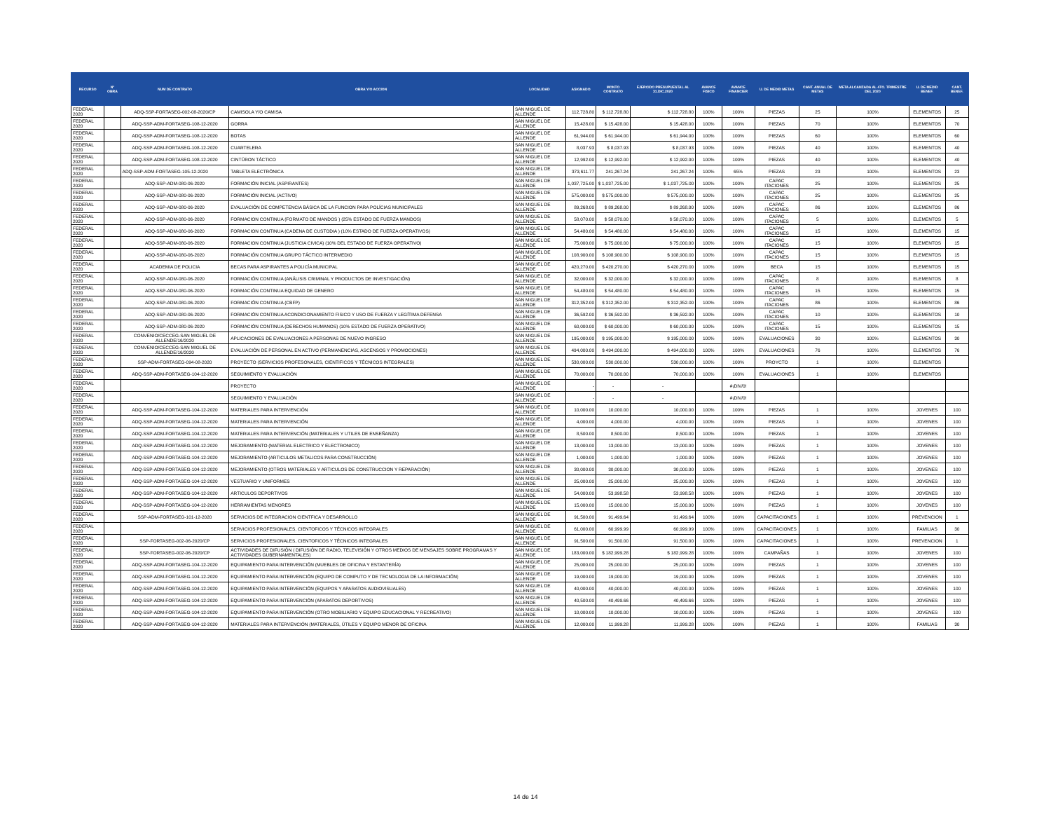| RECURSO | N° OBRA | NUM DE CONTRATO | OBRA Y/O ACCION | LOCALIDAD | ASIGNADO | MONTO CONTRATO | EJERCIDO PRESUPUESTAL AL 31.DIC.2020 | AVANCE FISICO | AVANCE FINANCIER | U. DE MEDID METAS | CANT. ANUAL DE METAS | META ALCANZADA AL 4TO. TRIMESTRE DEL 2020 | U. DE MEDID BENEF. | CANT. BENEF. |
| --- | --- | --- | --- | --- | --- | --- | --- | --- | --- | --- | --- | --- | --- | --- |
| FEDERAL 2020 | | ADQ-SSP-FORTASEG-002-08-2020/CP | CAMISOLA Y/O CAMISA | SAN MIGUEL DE ALLENDE | 112,728.80 | $ 112,728.80 | $ 112,728.80 | 100% | 100% | PIEZAS | 25 | 100% | ELEMENTOS | 25 |
| FEDERAL 2020 | | ADQ-SSP-ADM-FORTASEG-108-12-2020 | GORRA | SAN MIGUEL DE ALLENDE | 15,428.00 | $ 15,428.00 | $ 15,428.00 | 100% | 100% | PIEZAS | 70 | 100% | ELEMENTOS | 70 |
| FEDERAL 2020 | | ADQ-SSP-ADM-FORTASEG-108-12-2020 | BOTAS | SAN MIGUEL DE ALLENDE | 61,944.00 | $ 61,944.00 | $ 61,944.00 | 100% | 100% | PIEZAS | 60 | 100% | ELEMENTOS | 60 |
| FEDERAL 2020 | | ADQ-SSP-ADM-FORTASEG-108-12-2020 | CUARTELERA | SAN MIGUEL DE ALLENDE | 8,037.93 | $ 8,037.93 | $ 8,037.93 | 100% | 100% | PIEZAS | 40 | 100% | ELEMENTOS | 40 |
| FEDERAL 2020 | | ADQ-SSP-ADM-FORTASEG-108-12-2020 | CINTÚRON TÁCTICO | SAN MIGUEL DE ALLENDE | 12,992.00 | $ 12,992.00 | $ 12,992.00 | 100% | 100% | PIEZAS | 40 | 100% | ELEMENTOS | 40 |
| FEDERAL 2020 | | ADQ-SSP-ADM-FORTASEG-105-12-2020 | TABLETA ELECTRÓNICA | SAN MIGUEL DE ALLENDE | 373,611.77 | 241,267.24 | 241,267.24 | 100% | 65% | PIEZAS | 23 | 100% | ELEMENTOS | 23 |
| FEDERAL 2020 | | ADQ-SSP-ADM-080-06-2020 | FORMACIÓN INICIAL (ASPIRANTES) | SAN MIGUEL DE ALLENDE | 1,037,725.00 | $ 1,037,725.00 | $ 1,037,725.00 | 100% | 100% | CAPAC ITACIONES | 25 | 100% | ELEMENTOS | 25 |
| FEDERAL 2020 | | ADQ-SSP-ADM-080-06-2020 | FORMACIÓN INICIAL (ACTIVO) | SAN MIGUEL DE ALLENDE | 575,000.00 | $ 575,000.00 | $ 575,000.00 | 100% | 100% | CAPAC ITACIONES | 25 | 100% | ELEMENTOS | 25 |
| FEDERAL 2020 | | ADQ-SSP-ADM-080-06-2020 | EVALUACIÓN DE COMPETENCIA BÁSICA DE LA FUNCION PARA POLÍCIAS MUNICIPALES | SAN MIGUEL DE ALLENDE | 89,268.00 | $ 89,268.00 | $ 89,268.00 | 100% | 100% | CAPAC ITACIONES | 86 | 100% | ELEMENTOS | 86 |
| FEDERAL 2020 | | ADQ-SSP-ADM-080-06-2020 | FORMACION CONTINUA (FORMATO DE MANDOS ) (25% ESTADO DE FUERZA MANDOS) | SAN MIGUEL DE ALLENDE | 58,070.00 | $ 58,070.00 | $ 58,070.00 | 100% | 100% | CAPAC ITACIONES | 5 | 100% | ELEMENTOS | 5 |
| FEDERAL 2020 | | ADQ-SSP-ADM-080-06-2020 | FORMACION CONTINUA (CADENA DE CUSTODIA ) (10% ESTADO DE FUERZA OPERATIVOS) | SAN MIGUEL DE ALLENDE | 54,480.00 | $ 54,480.00 | $ 54,480.00 | 100% | 100% | CAPAC ITACIONES | 15 | 100% | ELEMENTOS | 15 |
| FEDERAL 2020 | | ADQ-SSP-ADM-080-06-2020 | FORMACION CONTINUA (JUSTICIA CIVICA) (10% DEL ESTADO DE FUERZA OPERATIVO) | SAN MIGUEL DE ALLENDE | 75,000.00 | $ 75,000.00 | $ 75,000.00 | 100% | 100% | CAPAC ITACIONES | 15 | 100% | ELEMENTOS | 15 |
| FEDERAL 2020 | | ADQ-SSP-ADM-080-06-2020 | FORMACIÓN CONTINUA GRUPO TÁCTICO INTERMEDIO | SAN MIGUEL DE ALLENDE | 108,900.00 | $ 108,900.00 | $ 108,900.00 | 100% | 100% | CAPAC ITACIONES | 15 | 100% | ELEMENTOS | 15 |
| FEDERAL 2020 | | ACADEMIA DE POLICIA | BECAS PARA ASPIRANTES A POLICÍA MUNICIPAL | SAN MIGUEL DE ALLENDE | 420,270.00 | $ 420,270.00 | $ 420,270.00 | 100% | 100% | BECA | 15 | 100% | ELEMENTOS | 15 |
| FEDERAL 2020 | | ADQ-SSP-ADM-080-06-2020 | FORMACIÓN CONTINUA (ANÁLISIS CRIMINAL Y PRODUCTOS DE INVESTIGACIÓN) | SAN MIGUEL DE ALLENDE | 32,000.00 | $ 32,000.00 | $ 32,000.00 | 100% | 100% | CAPAC ITACIONES | 8 | 100% | ELEMENTOS | 8 |
| FEDERAL 2020 | | ADQ-SSP-ADM-080-06-2020 | FORMACIÓN CONTINUA EQUIDAD DE GENERO | SAN MIGUEL DE ALLENDE | 54,480.00 | $ 54,480.00 | $ 54,480.00 | 100% | 100% | CAPAC ITACIONES | 15 | 100% | ELEMENTOS | 15 |
| FEDERAL 2020 | | ADQ-SSP-ADM-080-06-2020 | FORMACIÓN CONTINUA (CBFP) | SAN MIGUEL DE ALLENDE | 312,352.00 | $ 312,352.00 | $ 312,352.00 | 100% | 100% | CAPAC ITACIONES | 86 | 100% | ELEMENTOS | 86 |
| FEDERAL 2020 | | ADQ-SSP-ADM-080-06-2020 | FORMACIÓN CONTINUA ACONDICIONAMIENTO FISICO Y USO DE FUERZA Y LEGÍTIMA DEFENSA | SAN MIGUEL DE ALLENDE | 36,592.00 | $ 36,592.00 | $ 36,592.00 | 100% | 100% | CAPAC ITACIONES | 10 | 100% | ELEMENTOS | 10 |
| FEDERAL 2020 | | ADQ-SSP-ADM-080-06-2020 | FORMACIÓN CONTINUA (DERECHOS HUMANOS) (10% ESTADO DE FUERZA OPERATIVO) | SAN MIGUEL DE ALLENDE | 60,000.00 | $ 60,000.00 | $ 60,000.00 | 100% | 100% | CAPAC ITACIONES | 15 | 100% | ELEMENTOS | 15 |
| FEDERAL 2020 | | CONVENIO/CECCEG-SAN MIGUEL DE ALLENDE/16/2020 | APLICACIONES DE EVALUACIONES A PERSONAS DE NUEVO INGRESO | SAN MIGUEL DE ALLENDE | 195,000.00 | $ 195,000.00 | $ 195,000.00 | 100% | 100% | EVALUACIONES | 30 | 100% | ELEMENTOS | 30 |
| FEDERAL 2020 | | CONVENIO/CECCEG-SAN MIGUEL DE ALLENDE/16/2020 | EVALUACIÓN DE PERSONAL EN ACTIVO (PERMANENCIAS, ASCENSOS Y PROMOCIONES) | SAN MIGUEL DE ALLENDE | 494,000.00 | $ 494,000.00 | $ 494,000.00 | 100% | 100% | EVALUACIONES | 76 | 100% | ELEMENTOS | 76 |
| FEDERAL 2020 | | SSP-ADM-FORTASEG-094-08-2020 | PROYECTO (SERVICIOS PROFESONALES, CIENTIFICOS Y TÉCNICOS INTEGRALES) | SAN MIGUEL DE ALLENDE | 530,000.00 | 530,000.00 | 530,000.00 | 100% | 100% | PROYCTO | 1 | 100% | ELEMENTOS | |
| FEDERAL 2020 | | ADQ-SSP-ADM-FORTASEG-104-12-2020 | SEGUIMIENTO Y EVALUACIÓN | SAN MIGUEL DE ALLENDE | 70,000.00 | 70,000.00 | 70,000.00 | 100% | 100% | EVALUACIONES | 1 | 100% | ELEMENTOS | |
| FEDERAL 2020 | | | PROYECTO | SAN MIGUEL DE ALLENDE | - | - | - | | #¡DIV/0! | | | | | |
| FEDERAL 2020 | | | SEGUIMIENTO Y EVALUACIÓN | SAN MIGUEL DE ALLENDE | - | - | - | | #¡DIV/0! | | | | | |
| FEDERAL 2020 | | ADQ-SSP-ADM-FORTASEG-104-12-2020 | MATERIALES PARA INTERVENCIÓN | SAN MIGUEL DE ALLENDE | 10,000.00 | 10,000.00 | 10,000.00 | 100% | 100% | PIEZAS | 1 | 100% | JOVENES | 100 |
| FEDERAL 2020 | | ADQ-SSP-ADM-FORTASEG-104-12-2020 | MATERIALES PARA INTERVENCIÓN | SAN MIGUEL DE ALLENDE | 4,000.00 | 4,000.00 | 4,000.00 | 100% | 100% | PIEZAS | 1 | 100% | JOVENES | 100 |
| FEDERAL 2020 | | ADQ-SSP-ADM-FORTASEG-104-12-2020 | MATERIALES PARA INTERVENCIÓN (MATERIALES Y UTILES DE ENSEÑANZA) | SAN MIGUEL DE ALLENDE | 8,500.00 | 8,500.00 | 8,500.00 | 100% | 100% | PIEZAS | 1 | 100% | JOVENES | 100 |
| FEDERAL 2020 | | ADQ-SSP-ADM-FORTASEG-104-12-2020 | MEJORAMIENTO (MATERIAL ELECTRICO Y ELECTRONICO) | SAN MIGUEL DE ALLENDE | 13,000.00 | 13,000.00 | 13,000.00 | 100% | 100% | PIEZAS | 1 | 100% | JOVENES | 100 |
| FEDERAL 2020 | | ADQ-SSP-ADM-FORTASEG-104-12-2020 | MEJORAMIENTO (ARTICULOS METALICOS PARA CONSTRUCCIÓN) | SAN MIGUEL DE ALLENDE | 1,000.00 | 1,000.00 | 1,000.00 | 100% | 100% | PIEZAS | 1 | 100% | JOVENES | 100 |
| FEDERAL 2020 | | ADQ-SSP-ADM-FORTASEG-104-12-2020 | MEJORAMIENTO (OTROS MATERIALES Y ARTICULOS DE CONSTRUCCION Y REPARACIÓN) | SAN MIGUEL DE ALLENDE | 30,000.00 | 30,000.00 | 30,000.00 | 100% | 100% | PIEZAS | 1 | 100% | JOVENES | 100 |
| FEDERAL 2020 | | ADQ-SSP-ADM-FORTASEG-104-12-2020 | VESTUARIO Y UNIFORMES | SAN MIGUEL DE ALLENDE | 25,000.00 | 25,000.00 | 25,000.00 | 100% | 100% | PIEZAS | 1 | 100% | JOVENES | 100 |
| FEDERAL 2020 | | ADQ-SSP-ADM-FORTASEG-104-12-2020 | ARTICULOS DEPORTIVOS | SAN MIGUEL DE ALLENDE | 54,000.00 | 53,998.58 | 53,998.58 | 100% | 100% | PIEZAS | 1 | 100% | JOVENES | 100 |
| FEDERAL 2020 | | ADQ-SSP-ADM-FORTASEG-104-12-2020 | HERRAMIENTAS MENORES | SAN MIGUEL DE ALLENDE | 15,000.00 | 15,000.00 | 15,000.00 | 100% | 100% | PIEZAS | 1 | 100% | JOVENES | 100 |
| FEDERAL 2020 | | SSP-ADM-FORTASEG-101-12-2020 | SERVICIOS DE INTEGRACION CIENTFICA Y DESARROLLO | SAN MIGUEL DE ALLENDE | 91,500.00 | 91,499.64 | 91,499.64 | 100% | 100% | CAPACITACIONES | 1 | 100% | PREVENCION | 1 |
| FEDERAL 2020 | | | SERVICIOS PROFESIONALES, CIENTOFICOS Y TÉCNICOS INTEGRALES | SAN MIGUEL DE ALLENDE | 61,000.00 | 60,999.99 | 60,999.99 | 100% | 100% | CAPACITACIONES | 1 | 100% | FAMILIAS | 30 |
| FEDERAL 2020 | | SSP-FORTASEG-002-06-2020/CP | SERVICIOS PROFESIONALES, CIENTOFICOS Y TÉCNICOS INTEGRALES | SAN MIGUEL DE ALLENDE | 91,500.00 | 91,500.00 | 91,500.00 | 100% | 100% | CAPACITACIONES | 1 | 100% | PREVENCION | 1 |
| FEDERAL 2020 | | SSP-FORTASEG-002-06-2020/CP | ACTIVIDADES DE DIFUSIÓN ( DIFUSIÓN DE RADIO, TELEVISIÓN Y OTROS MEDIOS DE MENSAJES SOBRE PROGRAMAS Y ACTIVIDADES GUBERNAMENTALES) | SAN MIGUEL DE ALLENDE | 183,000.00 | $ 182,999.28 | $ 182,999.28 | 100% | 100% | CAMPAÑAS | 1 | 100% | JOVENES | 100 |
| FEDERAL 2020 | | ADQ-SSP-ADM-FORTASEG-104-12-2020 | EQUIPAMIENTO PARA INTERVENCIÓN (MUEBLES DE OFICINA Y ESTANTERÍA) | SAN MIGUEL DE ALLENDE | 25,000.00 | 25,000.00 | 25,000.00 | 100% | 100% | PIEZAS | 1 | 100% | JOVENES | 100 |
| FEDERAL 2020 | | ADQ-SSP-ADM-FORTASEG-104-12-2020 | EQUIPAMIENTO PARA INTERVENCIÓN (EQUIPO DE COMPUTO Y DE TECNOLOGIA DE LA INFORMACIÓN) | SAN MIGUEL DE ALLENDE | 19,000.00 | 19,000.00 | 19,000.00 | 100% | 100% | PIEZAS | 1 | 100% | JOVENES | 100 |
| FEDERAL 2020 | | ADQ-SSP-ADM-FORTASEG-104-12-2020 | EQUIPAMIENTO PARA INTERVENCIÓN (EQUIPOS Y APARATOS AUDIOVISUALES) | SAN MIGUEL DE ALLENDE | 40,000.00 | 40,000.00 | 40,000.00 | 100% | 100% | PIEZAS | 1 | 100% | JOVENES | 100 |
| FEDERAL 2020 | | ADQ-SSP-ADM-FORTASEG-104-12-2020 | EQUIPAMIENTO PARA INTERVENCIÓN (APARATOS DEPORTIVOS) | SAN MIGUEL DE ALLENDE | 40,500.00 | 40,499.66 | 40,499.66 | 100% | 100% | PIEZAS | 1 | 100% | JOVENES | 100 |
| FEDERAL 2020 | | ADQ-SSP-ADM-FORTASEG-104-12-2020 | EQUIPAMIENTO PARA INTERVENCIÓN (OTRO MOBILIARIO Y EQUIPO EDUCACIONAL Y RECREATIVO) | SAN MIGUEL DE ALLENDE | 10,000.00 | 10,000.00 | 10,000.00 | 100% | 100% | PIEZAS | 1 | 100% | JOVENES | 100 |
| FEDERAL 2020 | | ADQ-SSP-ADM-FORTASEG-104-12-2020 | MATERIALES PARA INTERVENCIÓN (MATERIALES, ÚTILES Y EQUIPO MENOR DE OFICINA | SAN MIGUEL DE ALLENDE | 12,000.00 | 11,999.28 | 11,999.28 | 100% | 100% | PIEZAS | 1 | 100% | FAMILIAS | 30 |
14 de 14